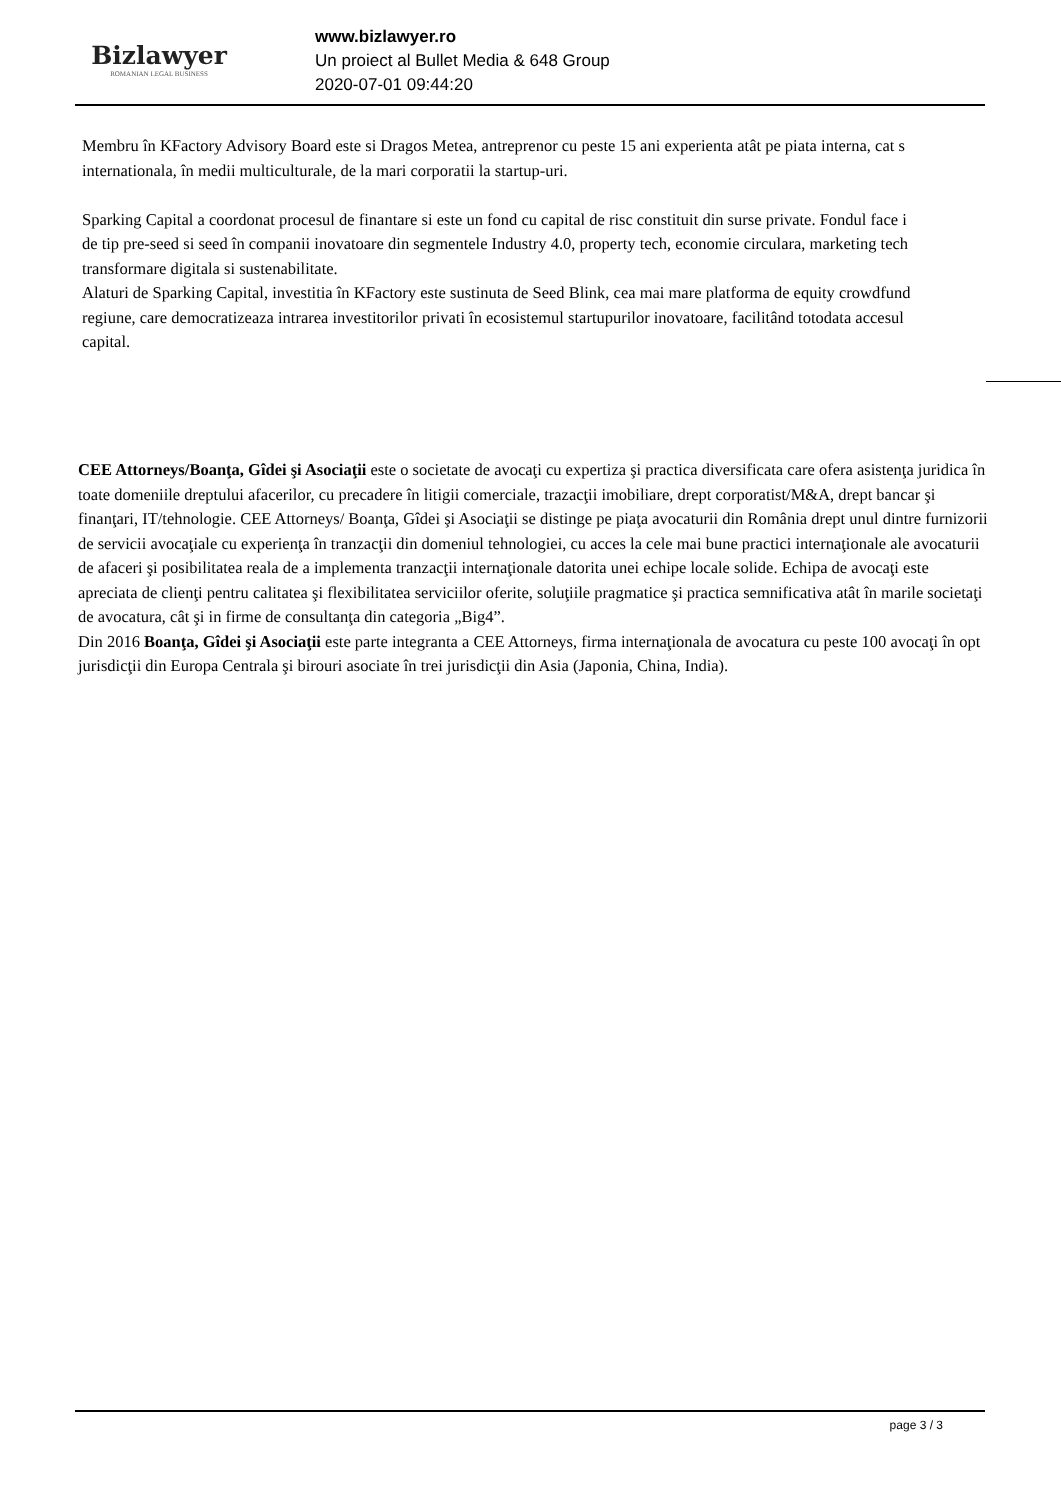Bizlawyer
ROMANIAN LEGAL BUSINESS
www.bizlawyer.ro
Un proiect al Bullet Media & 648 Group
2020-07-01 09:44:20
Membru în KFactory Advisory Board este si Dragos Metea, antreprenor cu peste 15 ani experienta atât pe piata interna, cat s
internationala, în medii multiculturale, de la mari corporatii la startup-uri.
Sparking Capital a coordonat procesul de finantare si este un fond cu capital de risc constituit din surse private. Fondul face i
de tip pre-seed si seed în companii inovatoare din segmentele Industry 4.0, property tech, economie circulara, marketing tech
transformare digitala si sustenabilitate.
Alaturi de Sparking Capital, investitia în KFactory este sustinuta de Seed Blink, cea mai mare platforma de equity crowdfund
regiune, care democratizeaza intrarea investitorilor privati în ecosistemul startupurilor inovatoare, facilitând totodata accesul
capital.
CEE Attorneys/Boanţa, Gîdei şi Asociaţii este o societate de avocaţi cu expertiza şi practica diversificata care ofera asistenţa juridica în toate domeniile dreptului afacerilor, cu precadere în litigii comerciale, trazacţii imobiliare, drept corporatist/M&A, drept bancar şi finanţari, IT/tehnologie. CEE Attorneys/ Boanţa, Gîdei şi Asociaţii se distinge pe piaţa avocaturii din România drept unul dintre furnizorii de servicii avocaţiale cu experienţa în tranzacţii din domeniul tehnologiei, cu acces la cele mai bune practici internaţionale ale avocaturii de afaceri şi posibilitatea reala de a implementa tranzacţii internaţionale datorita unei echipe locale solide. Echipa de avocaţi este apreciata de clienţi pentru calitatea şi flexibilitatea serviciilor oferite, soluţiile pragmatice şi practica semnificativa atât în marile societaţi de avocatura, cât şi in firme de consultanţa din categoria „Big4”.
Din 2016 Boanţa, Gîdei şi Asociaţii este parte integranta a CEE Attorneys, firma internaţionala de avocatura cu peste 100 avocaţi în opt jurisdicţii din Europa Centrala şi birouri asociate în trei jurisdicţii din Asia (Japonia, China, India).
page 3 / 3